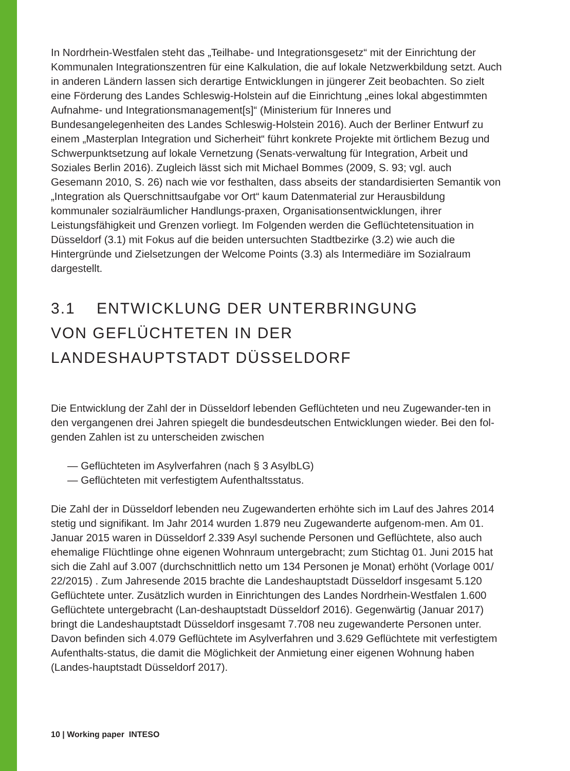In Nordrhein-Westfalen steht das „Teilhabe- und Integrationsgesetz“ mit der Einrichtung der Kommunalen Integrationszentren für eine Kalkulation, die auf lokale Netzwerkbildung setzt. Auch in anderen Ländern lassen sich derartige Entwicklungen in jüngerer Zeit beobachten. So zielt eine Förderung des Landes Schleswig-Holstein auf die Einrichtung „eines lokal abgestimmten Aufnahme- und Integrationsmanagement[s]“ (Ministerium für Inneres und Bundesangelegenheiten des Landes Schleswig-Holstein 2016). Auch der Berliner Entwurf zu einem „Masterplan Integration und Sicherheit“ führt konkrete Projekte mit örtlichem Bezug und Schwerpunktsetzung auf lokale Vernetzung (Senats-verwaltung für Integration, Arbeit und Soziales Berlin 2016). Zugleich lässt sich mit Michael Bommes (2009, S. 93; vgl. auch Gesemann 2010, S. 26) nach wie vor festhalten, dass abseits der standardisierten Semantik von „Integration als Querschnittsaufgabe vor Ort“ kaum Datenmaterial zur Herausbildung kommunaler sozialräumlicher Handlungs-praxen, Organisationsentwicklungen, ihrer Leistungsfähigkeit und Grenzen vorliegt. Im Folgenden werden die Geflüchtetensituation in Düsseldorf (3.1) mit Fokus auf die beiden untersuchten Stadtbezirke (3.2) wie auch die Hintergründe und Zielsetzungen der Welcome Points (3.3) als Intermediäre im Sozialraum dargestellt.
3.1 ENTWICKLUNG DER UNTERBRINGUNG
VON GEFLÜCHTETEN IN DER
LANDESHAUPTSTADT DÜSSELDORF
Die Entwicklung der Zahl der in Düsseldorf lebenden Geflüchteten und neu Zugewander-ten in den vergangenen drei Jahren spiegelt die bundesdeutschen Entwicklungen wieder. Bei den fol-genden Zahlen ist zu unterscheiden zwischen
— Geflüchteten im Asylverfahren (nach § 3 AsylbLG)
— Geflüchteten mit verfestigtem Aufenthaltsstatus.
Die Zahl der in Düsseldorf lebenden neu Zugewanderten erhöhte sich im Lauf des Jahres 2014 stetig und signifikant. Im Jahr 2014 wurden 1.879 neu Zugewanderte aufgenom-men. Am 01. Januar 2015 waren in Düsseldorf 2.339 Asyl suchende Personen und Geflüchtete, also auch ehemalige Flüchtlinge ohne eigenen Wohnraum untergebracht; zum Stichtag 01. Juni 2015 hat sich die Zahl auf 3.007 (durchschnittlich netto um 134 Personen je Monat) erhöht (Vorlage 001/ 22/2015) . Zum Jahresende 2015 brachte die Landeshauptstadt Düsseldorf insgesamt 5.120 Geflüchtete unter. Zusätzlich wurden in Einrichtungen des Landes Nordrhein-Westfalen 1.600 Geflüchtete untergebracht (Lan-deshauptstadt Düsseldorf 2016). Gegenwärtig (Januar 2017) bringt die Landeshauptstadt Düsseldorf insgesamt 7.708 neu zugewanderte Personen unter. Davon befinden sich 4.079 Geflüchtete im Asylverfahren und 3.629 Geflüchtete mit verfestigtem Aufenthalts-status, die damit die Möglichkeit der Anmietung einer eigenen Wohnung haben (Landes-hauptstadt Düsseldorf 2017).
10 | Working paper INTESO